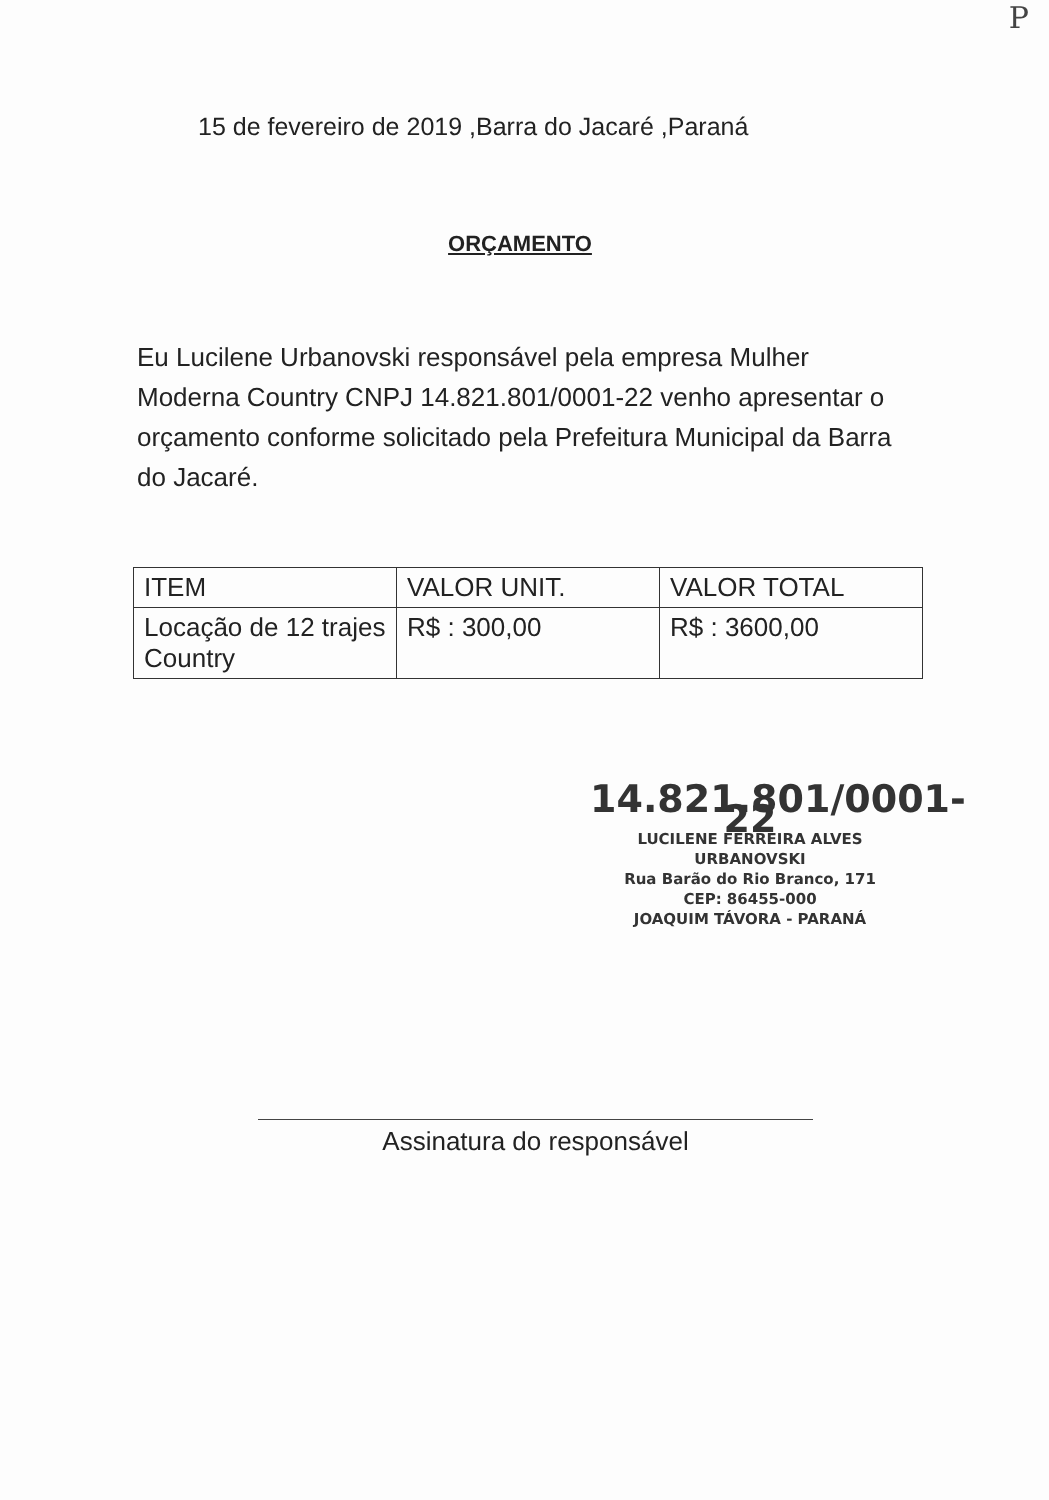P
15 de fevereiro de 2019 ,Barra do Jacaré ,Paraná
ORÇAMENTO
Eu Lucilene Urbanovski responsável pela empresa Mulher Moderna Country CNPJ 14.821.801/0001-22 venho apresentar o orçamento conforme solicitado pela Prefeitura Municipal da Barra do Jacaré.
| ITEM | VALOR UNIT. | VALOR TOTAL |
| --- | --- | --- |
| Locação de 12 trajes Country | R$ : 300,00 | R$ : 3600,00 |
14.821.801/0001-22
LUCILENE FERREIRA ALVES URBANOVSKI
Rua Barão do Rio Branco, 171
CEP: 86455-000
JOAQUIM TÁVORA - PARANÁ
Assinatura do responsável